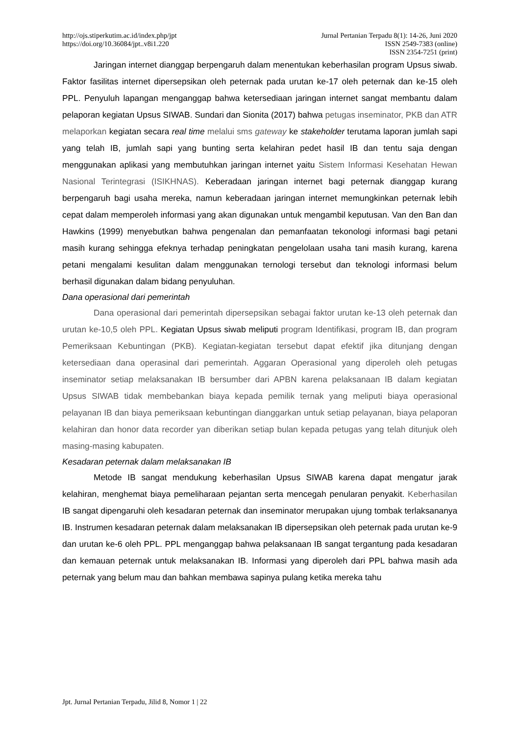http://ojs.stiperkutim.ac.id/index.php/jpt
https://doi.org/10.36084/jpt..v8i1.220
Jurnal Pertanian Terpadu 8(1): 14-26, Juni 2020
ISSN 2549-7383 (online)
ISSN 2354-7251 (print)
Jaringan internet dianggap berpengaruh dalam menentukan keberhasilan program Upsus siwab. Faktor fasilitas internet dipersepsikan oleh peternak pada urutan ke-17 oleh peternak dan ke-15 oleh PPL. Penyuluh lapangan menganggap bahwa ketersediaan jaringan internet sangat membantu dalam pelaporan kegiatan Upsus SIWAB. Sundari dan Sionita (2017) bahwa petugas inseminator, PKB dan ATR melaporkan kegiatan secara real time melalui sms gateway ke stakeholder terutama laporan jumlah sapi yang telah IB, jumlah sapi yang bunting serta kelahiran pedet hasil IB dan tentu saja dengan menggunakan aplikasi yang membutuhkan jaringan internet yaitu Sistem Informasi Kesehatan Hewan Nasional Terintegrasi (ISIKHNAS). Keberadaan jaringan internet bagi peternak dianggap kurang berpengaruh bagi usaha mereka, namun keberadaan jaringan internet memungkinkan peternak lebih cepat dalam memperoleh informasi yang akan digunakan untuk mengambil keputusan. Van den Ban dan Hawkins (1999) menyebutkan bahwa pengenalan dan pemanfaatan tekonologi informasi bagi petani masih kurang sehingga efeknya terhadap peningkatan pengelolaan usaha tani masih kurang, karena petani mengalami kesulitan dalam menggunakan ternologi tersebut dan teknologi informasi belum berhasil digunakan dalam bidang penyuluhan.
Dana operasional dari pemerintah
Dana operasional dari pemerintah dipersepsikan sebagai faktor urutan ke-13 oleh peternak dan urutan ke-10,5 oleh PPL. Kegiatan Upsus siwab meliputi program Identifikasi, program IB, dan program Pemeriksaan Kebuntingan (PKB). Kegiatan-kegiatan tersebut dapat efektif jika ditunjang dengan ketersediaan dana operasinal dari pemerintah. Aggaran Operasional yang diperoleh oleh petugas inseminator setiap melaksanakan IB bersumber dari APBN karena pelaksanaan IB dalam kegiatan Upsus SIWAB tidak membebankan biaya kepada pemilik ternak yang meliputi biaya operasional pelayanan IB dan biaya pemeriksaan kebuntingan dianggarkan untuk setiap pelayanan, biaya pelaporan kelahiran dan honor data recorder yan diberikan setiap bulan kepada petugas yang telah ditunjuk oleh masing-masing kabupaten.
Kesadaran peternak dalam melaksanakan IB
Metode IB sangat mendukung keberhasilan Upsus SIWAB karena dapat mengatur jarak kelahiran, menghemat biaya pemeliharaan pejantan serta mencegah penularan penyakit. Keberhasilan IB sangat dipengaruhi oleh kesadaran peternak dan inseminator merupakan ujung tombak terlaksananya IB. Instrumen kesadaran peternak dalam melaksanakan IB dipersepsikan oleh peternak pada urutan ke-9 dan urutan ke-6 oleh PPL. PPL menganggap bahwa pelaksanaan IB sangat tergantung pada kesadaran dan kemauan peternak untuk melaksanakan IB. Informasi yang diperoleh dari PPL bahwa masih ada peternak yang belum mau dan bahkan membawa sapinya pulang ketika mereka tahu
Jpt. Jurnal Pertanian Terpadu, Jilid 8, Nomor 1 | 22